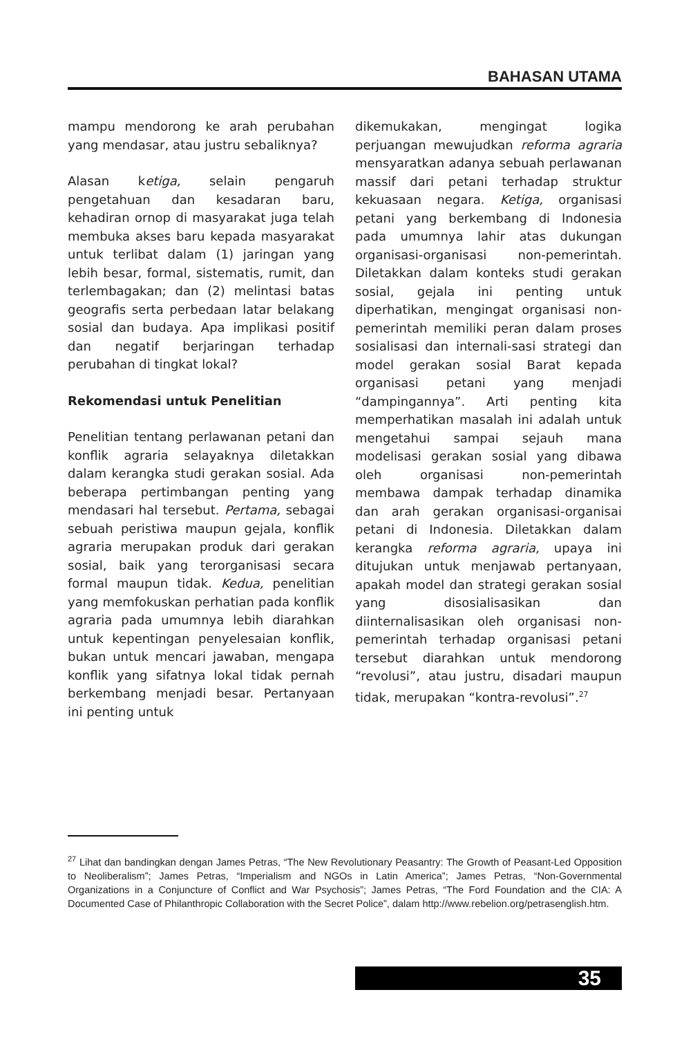BAHASAN UTAMA
mampu mendorong ke arah perubahan yang mendasar, atau justru sebaliknya?
Alasan ketiga, selain pengaruh pengetahuan dan kesadaran baru, kehadiran ornop di masyarakat juga telah membuka akses baru kepada masyarakat untuk terlibat dalam (1) jaringan yang lebih besar, formal, sistematis, rumit, dan terlembagakan; dan (2) melintasi batas geografis serta perbedaan latar belakang sosial dan budaya. Apa implikasi positif dan negatif berjaringan terhadap perubahan di tingkat lokal?
Rekomendasi untuk Penelitian
Penelitian tentang perlawanan petani dan konflik agraria selayaknya diletakkan dalam kerangka studi gerakan sosial. Ada beberapa pertimbangan penting yang mendasari hal tersebut. Pertama, sebagai sebuah peristiwa maupun gejala, konflik agraria merupakan produk dari gerakan sosial, baik yang terorganisasi secara formal maupun tidak. Kedua, penelitian yang memfokuskan perhatian pada konflik agraria pada umumnya lebih diarahkan untuk kepentingan penyelesaian konflik, bukan untuk mencari jawaban, mengapa konflik yang sifatnya lokal tidak pernah berkembang menjadi besar. Pertanyaan ini penting untuk
dikemukakan, mengingat logika perjuangan mewujudkan reforma agraria mensyaratkan adanya sebuah perlawanan massif dari petani terhadap struktur kekuasaan negara. Ketiga, organisasi petani yang berkembang di Indonesia pada umumnya lahir atas dukungan organisasi-organisasi non-pemerintah. Diletakkan dalam konteks studi gerakan sosial, gejala ini penting untuk diperhatikan, mengingat organisasi non-pemerintah memiliki peran dalam proses sosialisasi dan internali-sasi strategi dan model gerakan sosial Barat kepada organisasi petani yang menjadi “dampingannya”. Arti penting kita memperhatikan masalah ini adalah untuk mengetahui sampai sejauh mana modelisasi gerakan sosial yang dibawa oleh organisasi non-pemerintah membawa dampak terhadap dinamika dan arah gerakan organisasi-organisai petani di Indonesia. Diletakkan dalam kerangka reforma agraria, upaya ini ditujukan untuk menjawab pertanyaan, apakah model dan strategi gerakan sosial yang disosialisasikan dan diinternalisasikan oleh organisasi non-pemerintah terhadap organisasi petani tersebut diarahkan untuk mendorong “revolusi”, atau justru, disadari maupun tidak, merupakan “kontra-revolusi”.<sup>27</sup>
<sup>27</sup> Lihat dan bandingkan dengan James Petras, “The New Revolutionary Peasantry: The Growth of Peasant-Led Opposition to Neoliberalism”; James Petras, “Imperialism and NGOs in Latin America”; James Petras, “Non-Governmental Organizations in a Conjuncture of Conflict and War Psychosis”; James Petras, “The Ford Foundation and the CIA: A Documented Case of Philanthropic Collaboration with the Secret Police”, dalam http://www.rebelion.org/petrasenglish.htm.
35